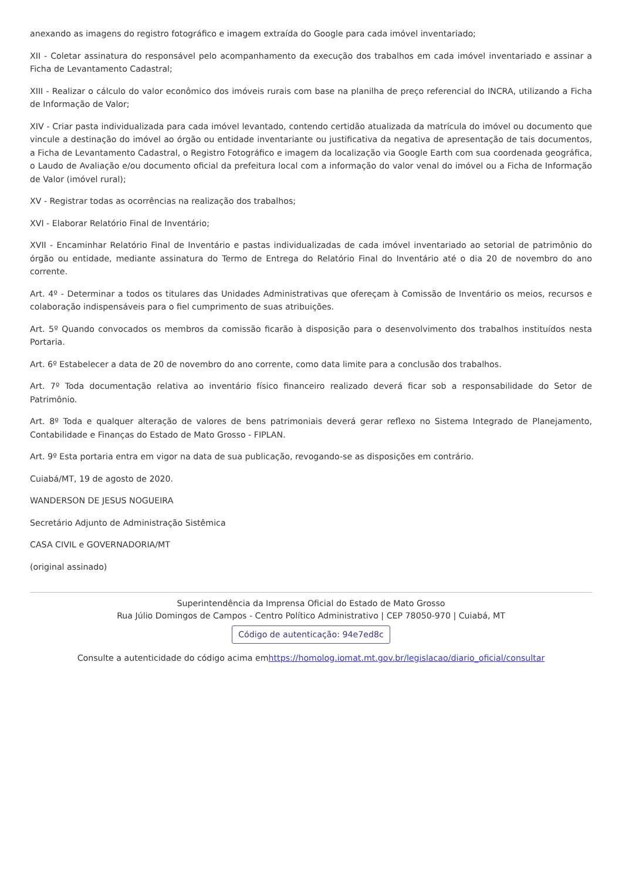anexando as imagens do registro fotográfico e imagem extraída do Google para cada imóvel inventariado;
XII - Coletar assinatura do responsável pelo acompanhamento da execução dos trabalhos em cada imóvel inventariado e assinar a Ficha de Levantamento Cadastral;
XIII - Realizar o cálculo do valor econômico dos imóveis rurais com base na planilha de preço referencial do INCRA, utilizando a Ficha de Informação de Valor;
XIV - Criar pasta individualizada para cada imóvel levantado, contendo certidão atualizada da matrícula do imóvel ou documento que vincule a destinação do imóvel ao órgão ou entidade inventariante ou justificativa da negativa de apresentação de tais documentos, a Ficha de Levantamento Cadastral, o Registro Fotográfico e imagem da localização via Google Earth com sua coordenada geográfica, o Laudo de Avaliação e/ou documento oficial da prefeitura local com a informação do valor venal do imóvel ou a Ficha de Informação de Valor (imóvel rural);
XV - Registrar todas as ocorrências na realização dos trabalhos;
XVI - Elaborar Relatório Final de Inventário;
XVII - Encaminhar Relatório Final de Inventário e pastas individualizadas de cada imóvel inventariado ao setorial de patrimônio do órgão ou entidade, mediante assinatura do Termo de Entrega do Relatório Final do Inventário até o dia 20 de novembro do ano corrente.
Art. 4º - Determinar a todos os titulares das Unidades Administrativas que ofereçam à Comissão de Inventário os meios, recursos e colaboração indispensáveis para o fiel cumprimento de suas atribuições.
Art. 5º Quando convocados os membros da comissão ficarão à disposição para o desenvolvimento dos trabalhos instituídos nesta Portaria.
Art. 6º Estabelecer a data de 20 de novembro do ano corrente, como data limite para a conclusão dos trabalhos.
Art. 7º Toda documentação relativa ao inventário físico financeiro realizado deverá ficar sob a responsabilidade do Setor de Patrimônio.
Art. 8º Toda e qualquer alteração de valores de bens patrimoniais deverá gerar reflexo no Sistema Integrado de Planejamento, Contabilidade e Finanças do Estado de Mato Grosso - FIPLAN.
Art. 9º Esta portaria entra em vigor na data de sua publicação, revogando-se as disposições em contrário.
Cuiabá/MT, 19 de agosto de 2020.
WANDERSON DE JESUS NOGUEIRA
Secretário Adjunto de Administração Sistêmica
CASA CIVIL e GOVERNADORIA/MT
(original assinado)
Superintendência da Imprensa Oficial do Estado de Mato Grosso
Rua Júlio Domingos de Campos - Centro Político Administrativo | CEP 78050-970 | Cuiabá, MT
Código de autenticação: 94e7ed8c
Consulte a autenticidade do código acima emhttps://homolog.iomat.mt.gov.br/legislacao/diario_oficial/consultar